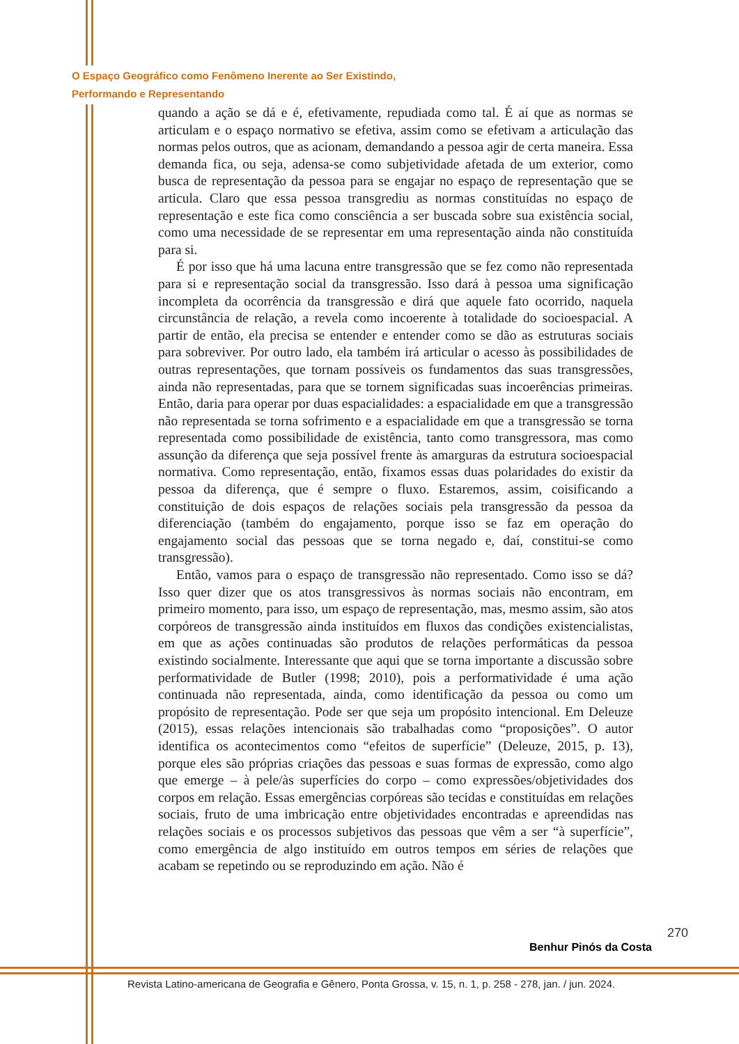O Espaço Geográfico como Fenômeno Inerente ao Ser Existindo,
Performando e Representando
quando a ação se dá e é, efetivamente, repudiada como tal. É aí que as normas se articulam e o espaço normativo se efetiva, assim como se efetivam a articulação das normas pelos outros, que as acionam, demandando a pessoa agir de certa maneira. Essa demanda fica, ou seja, adensa-se como subjetividade afetada de um exterior, como busca de representação da pessoa para se engajar no espaço de representação que se articula. Claro que essa pessoa transgrediu as normas constituídas no espaço de representação e este fica como consciência a ser buscada sobre sua existência social, como uma necessidade de se representar em uma representação ainda não constituída para si.
É por isso que há uma lacuna entre transgressão que se fez como não representada para si e representação social da transgressão. Isso dará à pessoa uma significação incompleta da ocorrência da transgressão e dirá que aquele fato ocorrido, naquela circunstância de relação, a revela como incoerente à totalidade do socioespacial. A partir de então, ela precisa se entender e entender como se dão as estruturas sociais para sobreviver. Por outro lado, ela também irá articular o acesso às possibilidades de outras representações, que tornam possíveis os fundamentos das suas transgressões, ainda não representadas, para que se tornem significadas suas incoerências primeiras. Então, daria para operar por duas espacialidades: a espacialidade em que a transgressão não representada se torna sofrimento e a espacialidade em que a transgressão se torna representada como possibilidade de existência, tanto como transgressora, mas como assunção da diferença que seja possível frente às amarguras da estrutura socioespacial normativa. Como representação, então, fixamos essas duas polaridades do existir da pessoa da diferença, que é sempre o fluxo. Estaremos, assim, coisificando a constituição de dois espaços de relações sociais pela transgressão da pessoa da diferenciação (também do engajamento, porque isso se faz em operação do engajamento social das pessoas que se torna negado e, daí, constitui-se como transgressão).
Então, vamos para o espaço de transgressão não representado. Como isso se dá? Isso quer dizer que os atos transgressivos às normas sociais não encontram, em primeiro momento, para isso, um espaço de representação, mas, mesmo assim, são atos corpóreos de transgressão ainda instituídos em fluxos das condições existencialistas, em que as ações continuadas são produtos de relações performáticas da pessoa existindo socialmente. Interessante que aqui que se torna importante a discussão sobre performatividade de Butler (1998; 2010), pois a performatividade é uma ação continuada não representada, ainda, como identificação da pessoa ou como um propósito de representação. Pode ser que seja um propósito intencional. Em Deleuze (2015), essas relações intencionais são trabalhadas como “proposições”. O autor identifica os acontecimentos como “efeitos de superfície” (Deleuze, 2015, p. 13), porque eles são próprias criações das pessoas e suas formas de expressão, como algo que emerge – à pele/às superfícies do corpo – como expressões/objetividades dos corpos em relação. Essas emergências corpóreas são tecidas e constituídas em relações sociais, fruto de uma imbricação entre objetividades encontradas e apreendidas nas relações sociais e os processos subjetivos das pessoas que vêm a ser “à superfície”, como emergência de algo instituído em outros tempos em séries de relações que acabam se repetindo ou se reproduzindo em ação. Não é
270
Benhur Pinós da Costa
Revista Latino-americana de Geografia e Gênero, Ponta Grossa, v. 15, n. 1, p. 258 - 278, jan. / jun. 2024.